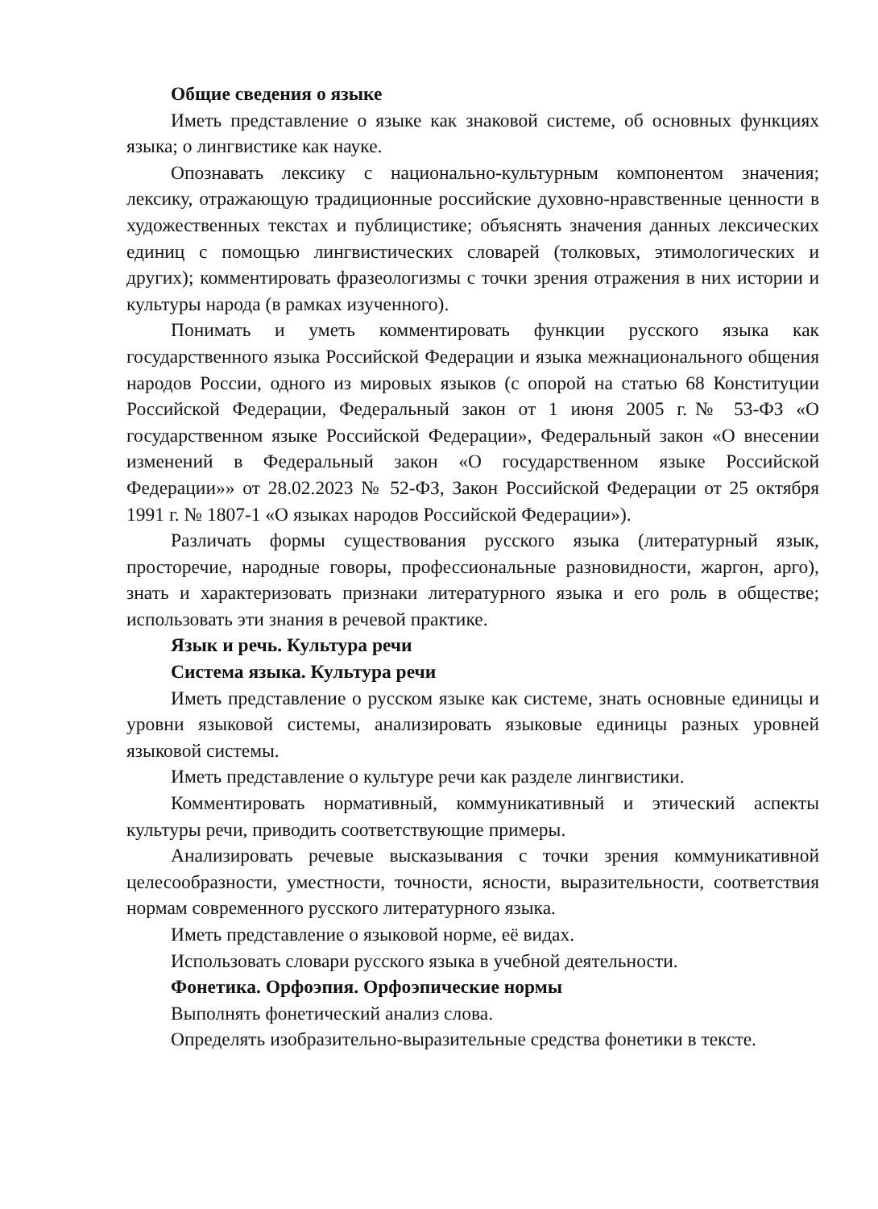Общие сведения о языке
Иметь представление о языке как знаковой системе, об основных функциях языка; о лингвистике как науке.
Опознавать лексику с национально-культурным компонентом значения; лексику, отражающую традиционные российские духовно-нравственные ценности в художественных текстах и публицистике; объяснять значения данных лексических единиц с помощью лингвистических словарей (толковых, этимологических и других); комментировать фразеологизмы с точки зрения отражения в них истории и культуры народа (в рамках изученного).
Понимать и уметь комментировать функции русского языка как государственного языка Российской Федерации и языка межнационального общения народов России, одного из мировых языков (с опорой на статью 68 Конституции Российской Федерации, Федеральный закон от 1 июня 2005 г.№ 53-ФЗ «О государственном языке Российской Федерации», Федеральный закон «О внесении изменений в Федеральный закон «О государственном языке Российской Федерации»» от 28.02.2023 № 52-ФЗ, Закон Российской Федерации от 25 октября 1991 г. № 1807-1 «О языках народов Российской Федерации»).
Различать формы существования русского языка (литературный язык, просторечие, народные говоры, профессиональные разновидности, жаргон, арго), знать и характеризовать признаки литературного языка и его роль в обществе; использовать эти знания в речевой практике.
Язык и речь. Культура речи
Система языка. Культура речи
Иметь представление о русском языке как системе, знать основные единицы и уровни языковой системы, анализировать языковые единицы разных уровней языковой системы.
Иметь представление о культуре речи как разделе лингвистики.
Комментировать нормативный, коммуникативный и этический аспекты культуры речи, приводить соответствующие примеры.
Анализировать речевые высказывания с точки зрения коммуникативной целесообразности, уместности, точности, ясности, выразительности, соответствия нормам современного русского литературного языка.
Иметь представление о языковой норме, её видах.
Использовать словари русского языка в учебной деятельности.
Фонетика. Орфоэпия. Орфоэпические нормы
Выполнять фонетический анализ слова.
Определять изобразительно-выразительные средства фонетики в тексте.